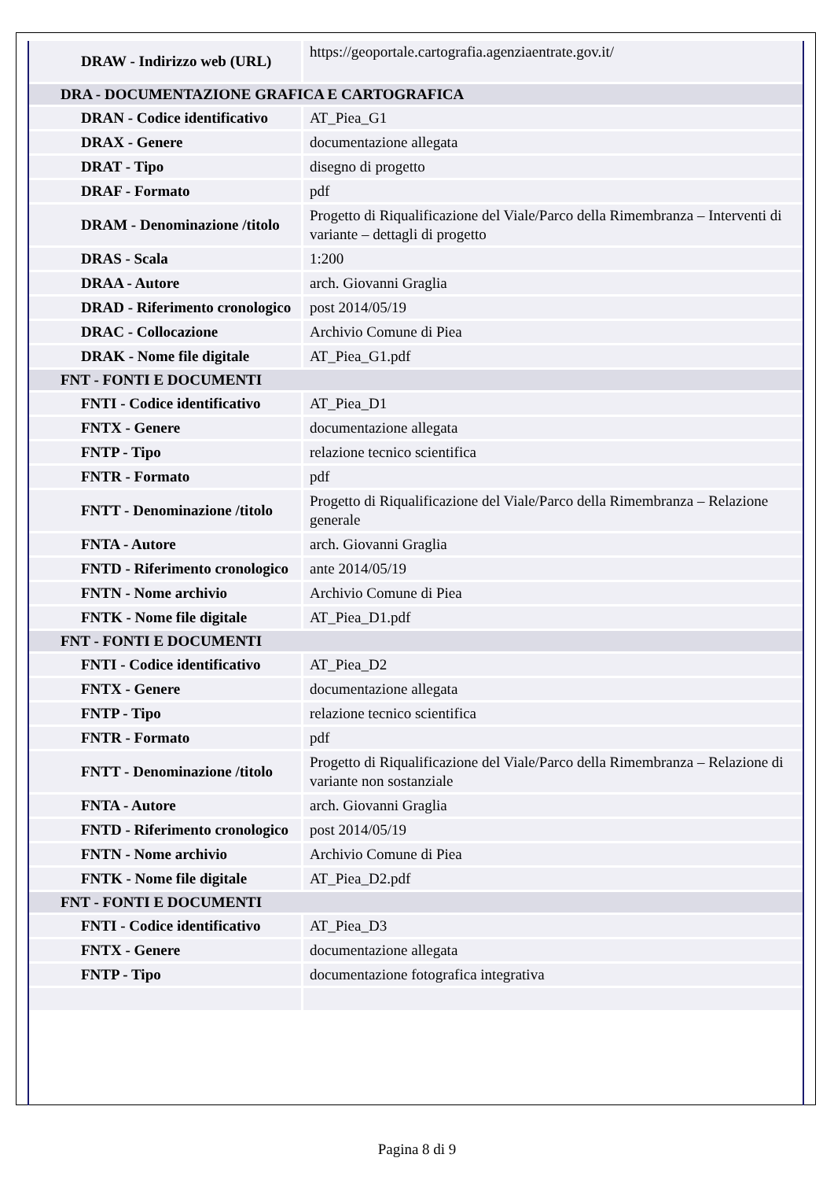| DRAW - Indirizzo web (URL) | https://geoportale.cartografia.agenziaentrate.gov.it/ |
| DRA - DOCUMENTAZIONE GRAFICA E CARTOGRAFICA | |
| DRAN - Codice identificativo | AT_Piea_G1 |
| DRAX - Genere | documentazione allegata |
| DRAT - Tipo | disegno di progetto |
| DRAF - Formato | pdf |
| DRAM - Denominazione /titolo | Progetto di Riqualificazione del Viale/Parco della Rimembranza – Interventi di variante – dettagli di progetto |
| DRAS - Scala | 1:200 |
| DRAA - Autore | arch. Giovanni Graglia |
| DRAD - Riferimento cronologico | post 2014/05/19 |
| DRAC - Collocazione | Archivio Comune di Piea |
| DRAK - Nome file digitale | AT_Piea_G1.pdf |
| FNT - FONTI E DOCUMENTI | |
| FNTI - Codice identificativo | AT_Piea_D1 |
| FNTX - Genere | documentazione allegata |
| FNTP - Tipo | relazione tecnico scientifica |
| FNTR - Formato | pdf |
| FNTT - Denominazione /titolo | Progetto di Riqualificazione del Viale/Parco della Rimembranza – Relazione generale |
| FNTA - Autore | arch. Giovanni Graglia |
| FNTD - Riferimento cronologico | ante 2014/05/19 |
| FNTN - Nome archivio | Archivio Comune di Piea |
| FNTK - Nome file digitale | AT_Piea_D1.pdf |
| FNT - FONTI E DOCUMENTI | |
| FNTI - Codice identificativo | AT_Piea_D2 |
| FNTX - Genere | documentazione allegata |
| FNTP - Tipo | relazione tecnico scientifica |
| FNTR - Formato | pdf |
| FNTT - Denominazione /titolo | Progetto di Riqualificazione del Viale/Parco della Rimembranza – Relazione di variante non sostanziale |
| FNTA - Autore | arch. Giovanni Graglia |
| FNTD - Riferimento cronologico | post 2014/05/19 |
| FNTN - Nome archivio | Archivio Comune di Piea |
| FNTK - Nome file digitale | AT_Piea_D2.pdf |
| FNT - FONTI E DOCUMENTI | |
| FNTI - Codice identificativo | AT_Piea_D3 |
| FNTX - Genere | documentazione allegata |
| FNTP - Tipo | documentazione fotografica integrativa |
Pagina 8 di 9